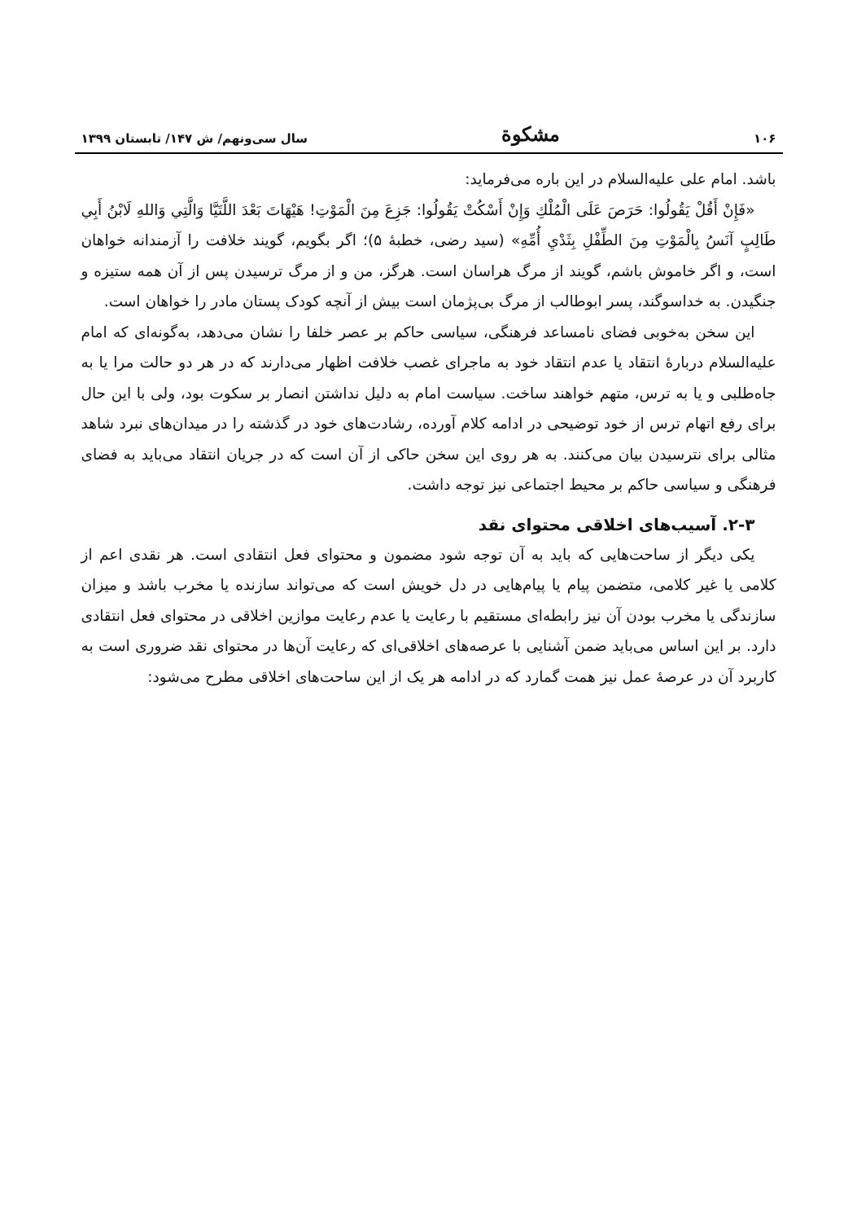۱۰۶ مشکوة سال سی‌ونهم/ ش ۱۴۷/ تابستان ۱۳۹۹
باشد. امام علی علیه‌السلام در این باره می‌فرماید:
«فَإِنْ أَقُلْ يَقُولُوا: حَرَصَ عَلَى الْمُلْكِ وَإِنْ أَسْكُتْ يَقُولُوا: جَزِعَ مِنَ الْمَوْتِ! هَيْهَاتَ بَعْدَ اللَّتَيَّا وَالَّتِي وَاللهِ لَابْنُ أَبِي طَالِبٍ آنَسُ بِالْمَوْتِ مِنَ الطِّفْلِ بِثَدْيِ أُمِّهِ» (سید رضی، خطبهٔ ۵)؛ اگر بگویم، گویند خلافت را آزمندانه خواهان است، و اگر خاموش باشم، گویند از مرگ هراسان است. هرگز، من و از مرگ ترسیدن پس از آن همه ستیزه و جنگیدن. به خداسوگند، پسر ابوطالب از مرگ بی‌پژمان است بیش از آنچه کودک پستان مادر را خواهان است.
این سخن به‌خوبی فضای نامساعد فرهنگی، سیاسی حاکم بر عصر خلفا را نشان می‌دهد، به‌گونه‌ای که امام علیه‌السلام دربارهٔ انتقاد یا عدم انتقاد خود به ماجرای غصب خلافت اظهار می‌دارند که در هر دو حالت مرا یا به جاه‌طلبی و یا به ترس، متهم خواهند ساخت. سیاست امام به دلیل نداشتن انصار بر سکوت بود، ولی با این حال برای رفع اتهام ترس از خود توضیحی در ادامه کلام آورده، رشادت‌های خود در گذشته را در میدان‌های نبرد شاهد مثالی برای نترسیدن بیان می‌کنند. به هر روی این سخن حاکی از آن است که در جریان انتقاد می‌باید به فضای فرهنگی و سیاسی حاکم بر محیط اجتماعی نیز توجه داشت.
۲-۳. آسیب‌های اخلاقی محتوای نقد
یکی دیگر از ساحت‌هایی که باید به آن توجه شود مضمون و محتوای فعل انتقادی است. هر نقدی اعم از کلامی یا غیر کلامی، متضمن پیام یا پیام‌هایی در دل خویش است که می‌تواند سازنده یا مخرب باشد و میزان سازندگی یا مخرب بودن آن نیز رابطه‌ای مستقیم با رعایت یا عدم رعایت موازین اخلاقی در محتوای فعل انتقادی دارد. بر این اساس می‌باید ضمن آشنایی با عرصه‌های اخلاقی‌ای که رعایت آن‌ها در محتوای نقد ضروری است به کاربرد آن در عرصهٔ عمل نیز همت گمارد که در ادامه هر یک از این ساحت‌های اخلاقی مطرح می‌شود: